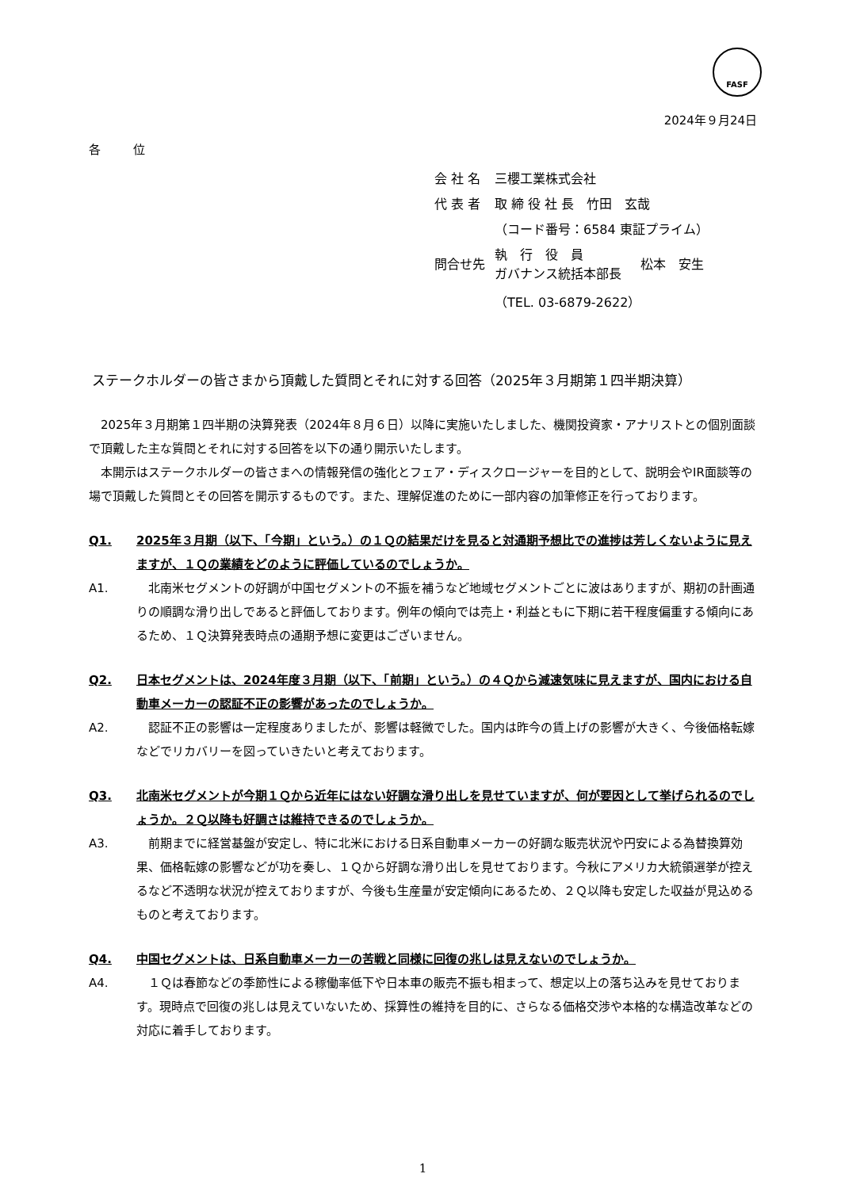FASF
2024年９月24日
各 位
| 会 社 名 | 三櫻工業株式会社 | |
| 代 表 者 | 取 締 役 社 長 竹田 玄哉 | |
| | （コード番号：6584 東証プライム） | |
| 問合せ先 | 執 行 役 員 ガバナンス統括本部長 | 松本 安生 |
| | （TEL. 03-6879-2622） | |
ステークホルダーの皆さまから頂戴した質問とそれに対する回答（2025年３月期第１四半期決算）
2025年３月期第１四半期の決算発表（2024年８月６日）以降に実施いたしました、機関投資家・アナリストとの個別面談で頂戴した主な質問とそれに対する回答を以下の通り開示いたします。
本開示はステークホルダーの皆さまへの情報発信の強化とフェア・ディスクロージャーを目的として、説明会やIR面談等の場で頂戴した質問とその回答を開示するものです。また、理解促進のために一部内容の加筆修正を行っております。
Q1. 2025年３月期（以下、「今期」という。）の１Ｑの結果だけを見ると対通期予想比での進捗は芳しくないように見えますが、１Ｑの業績をどのように評価しているのでしょうか。
A1.　北南米セグメントの好調が中国セグメントの不振を補うなど地域セグメントごとに波はありますが、期初の計画通りの順調な滑り出しであると評価しております。例年の傾向では売上・利益ともに下期に若干程度偏重する傾向にあるため、１Ｑ決算発表時点の通期予想に変更はございません。
Q2. 日本セグメントは、2024年度３月期（以下、「前期」という。）の４Ｑから減速気味に見えますが、国内における自動車メーカーの認証不正の影響があったのでしょうか。
A2.　認証不正の影響は一定程度ありましたが、影響は軽微でした。国内は昨今の賃上げの影響が大きく、今後価格転嫁などでリカバリーを図っていきたいと考えております。
Q3. 北南米セグメントが今期１Ｑから近年にはない好調な滑り出しを見せていますが、何が要因として挙げられるのでしょうか。２Ｑ以降も好調さは維持できるのでしょうか。
A3.　前期までに経営基盤が安定し、特に北米における日系自動車メーカーの好調な販売状況や円安による為替換算効果、価格転嫁の影響などが功を奏し、１Ｑから好調な滑り出しを見せております。今秋にアメリカ大統領選挙が控えるなど不透明な状況が控えておりますが、今後も生産量が安定傾向にあるため、２Ｑ以降も安定した収益が見込めるものと考えております。
Q4. 中国セグメントは、日系自動車メーカーの苦戦と同様に回復の兆しは見えないのでしょうか。
A4.　１Ｑは春節などの季節性による稼働率低下や日本車の販売不振も相まって、想定以上の落ち込みを見せております。現時点で回復の兆しは見えていないため、採算性の維持を目的に、さらなる価格交渉や本格的な構造改革などの対応に着手しております。
1